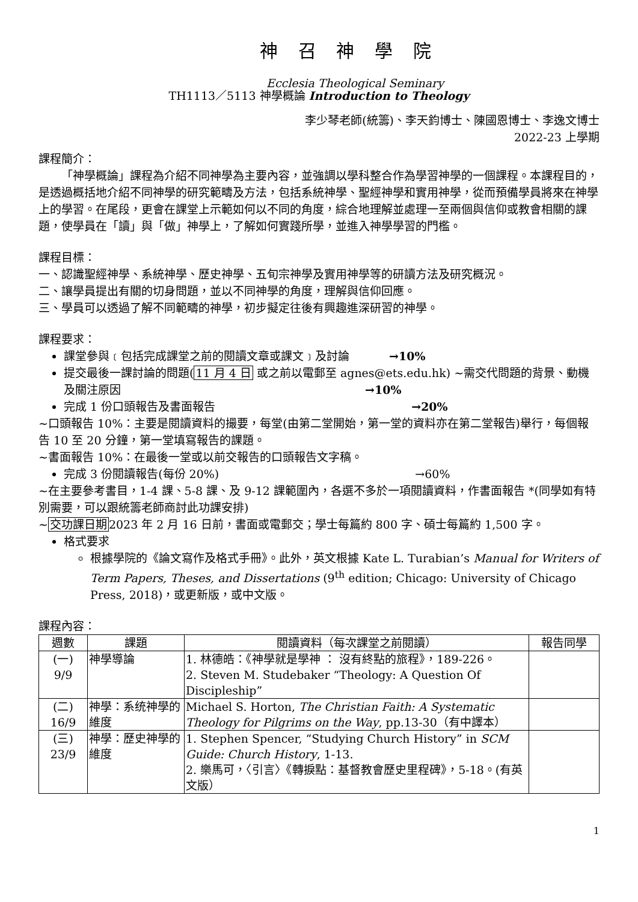神 召 神 學 院
Ecclesia Theological Seminary
TH1113／5113 神學概論 Introduction to Theology
李少琴老師(統籌)、李天鈞博士、陳國恩博士、李逸文博士
2022-23 上學期
課程簡介：
「神學概論」課程為介紹不同神學為主要內容，並強調以學科整合作為學習神學的一個課程。本課程目的，是透過概括地介紹不同神學的研究範疇及方法，包括系統神學、聖經神學和實用神學，從而預備學員將來在神學上的學習。在尾段，更會在課堂上示範如何以不同的角度，綜合地理解並處理一至兩個與信仰或教會相關的課題，使學員在「讀」與「做」神學上，了解如何實踐所學，並進入神學學習的門檻。
課程目標：
一、認識聖經神學、系統神學、歷史神學、五旬宗神學及實用神學等的研讀方法及研究概況。
二、讓學員提出有關的切身問題，並以不同神學的角度，理解與信仰回應。
三、學員可以透過了解不同範疇的神學，初步擬定往後有興趣進深研習的神學。
課程要求：
課堂參與﹝包括完成課堂之前的閱讀文章或課文﹞及討論 →10%
提交最後一課討論的問題(11 月 4 日 或之前以電郵至 agnes@ets.edu.hk) ~需交代問題的背景、動機及關注原因 →10%
完成 1 份口頭報告及書面報告 →20%
~口頭報告 10%：主要是閱讀資料的撮要，每堂(由第二堂開始，第一堂的資料亦在第二堂報告)舉行，每個報告 10 至 20 分鐘，第一堂填寫報告的課題。
~書面報告 10%：在最後一堂或以前交報告的口頭報告文字稿。
完成 3 份閱讀報告(每份 20%) →60%
~在主要參考書目，1-4 課、5-8 課、及 9-12 課範圍內，各選不多於一項閱讀資料，作書面報告 *(同學如有特別需要，可以跟統籌老師商討此功課安排)
~交功課日期2023 年 2 月 16 日前，書面或電郵交；學士每篇約 800 字、碩士每篇約 1,500 字。
格式要求
根據學院的《論文寫作及格式手冊》。此外，英文根據 Kate L. Turabian’s Manual for Writers of Term Papers, Theses, and Dissertations (9<sup>th</sup> edition; Chicago: University of Chicago Press, 2018)，或更新版，或中文版。
課程內容：
| 週數 | 課題 | 閱讀資料（每次課堂之前閱讀） | 報告同學 |
| --- | --- | --- | --- |
| (一) 9/9 | 神學導論 | 1. 林德皓：《神學就是學神 ： 沒有終點的旅程》，189-226。 2. Steven M. Studebaker “Theology: A Question Of Discipleship” | |
| (二) 16/9 | 神學：系统神學的維度 | Michael S. Horton, The Christian Faith: A Systematic Theology for Pilgrims on the Way , pp.13-30（有中譯本） | |
| (三) 23/9 | 神學：歷史神學的維度 | 1. Stephen Spencer, “Studying Church History” in SCM Guide: Church History , 1-13. 2. 樂馬可，〈引言〉《轉捩點：基督教會歷史里程碑》，5-18。(有英文版） | |
1